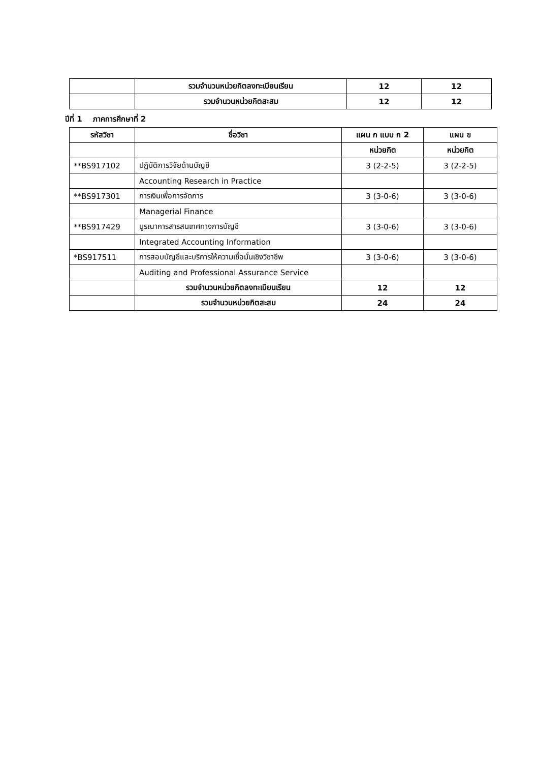| | รวมจำนวนหน่วยกิตลงทะเบียนเรียน | 12 | 12 |
| | รวมจำนวนหน่วยกิตสะสม | 12 | 12 |
ปีที่ 1 ภาคการศึกษาที่ 2
| รหัสวิชา | ชื่อวิชา | แผน ก แบบ ก 2 | แผน ข |
| --- | --- | --- | --- |
| | | หน่วยกิต | หน่วยกิต |
| **BS917102 | ปฏิบัติการวิจัยด้านบัญชี | 3 (2-2-5) | 3 (2-2-5) |
| | Accounting Research in Practice | | |
| **BS917301 | การเงินเพื่อการจัดการ | 3 (3-0-6) | 3 (3-0-6) |
| | Managerial Finance | | |
| **BS917429 | บูรณาการสารสนเทศทางการบัญชี | 3 (3-0-6) | 3 (3-0-6) |
| | Integrated Accounting Information | | |
| *BS917511 | การสอบบัญชีและบริการให้ความเชื่อมั่นเชิงวิชาชีพ | 3 (3-0-6) | 3 (3-0-6) |
| | Auditing and Professional Assurance Service | | |
| | รวมจำนวนหน่วยกิตลงทะเบียนเรียน | 12 | 12 |
| | รวมจำนวนหน่วยกิตสะสม | 24 | 24 |